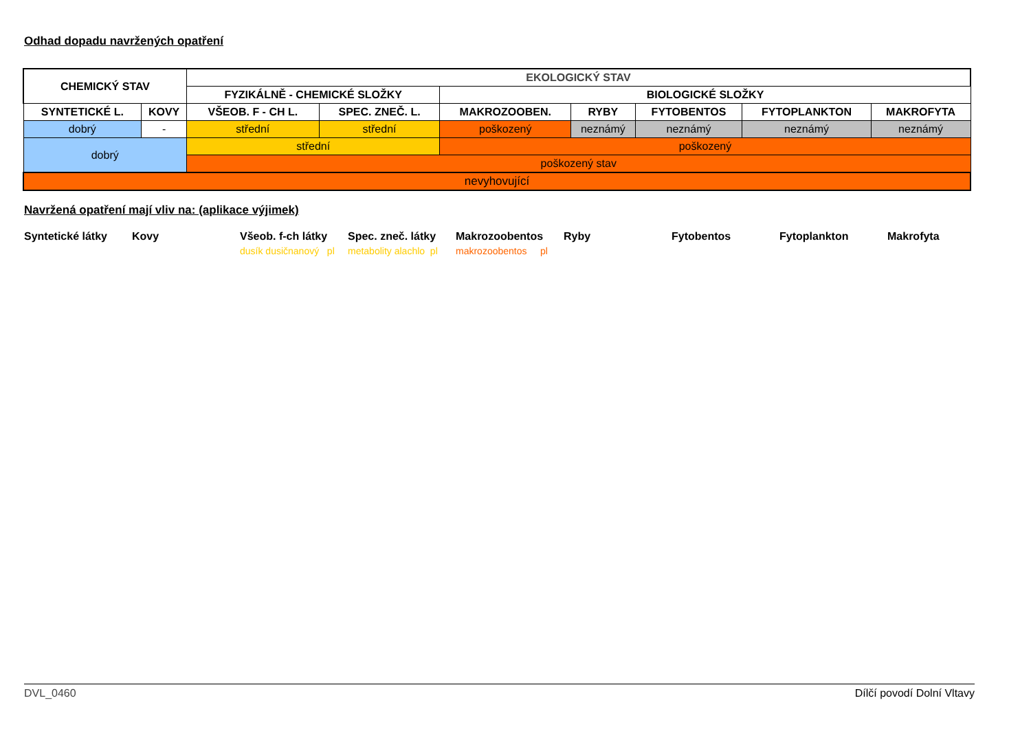Odhad dopadu navržených opatření
| CHEMICKÝ STAV | | EKOLOGICKÝ STAV | | | | | | |
| --- | --- | --- | --- | --- | --- | --- | --- | --- |
| | | FYZIKÁLNĚ - CHEMICKÉ SLOŽKY | | BIOLOGICKÉ SLOŽKY | | | | |
| SYNTETICKÉ L. | KOVY | VŠEOB. F - CH L. | SPEC. ZNEČ. L. | MAKROZOOBEN. | RYBY | FYTOBENTOS | FYTOPLANKTON | MAKROFYTA |
| dobrý | - | střední | střední | poškozený | neznámý | neznámý | neznámý | neznámý |
| dobrý | | střední | | poškozený | | | | |
| | | poškozený stav | | | | | | |
| nevyhovující | | | | | | | | |
Navržená opatření mají vliv na: (aplikace výjimek)
| Syntetické látky | Kovy | Všeob. f-ch látky | Spec. zneč. látky | Makrozoobentos | Ryby | Fytobentos | Fytoplankton | Makrofyta |
| | | dusík dusičnanový pl | metabolity alachlo pl | makrozoobentos pl | | | | |
DVL_0460 Dílčí povodí Dolní Vltavy